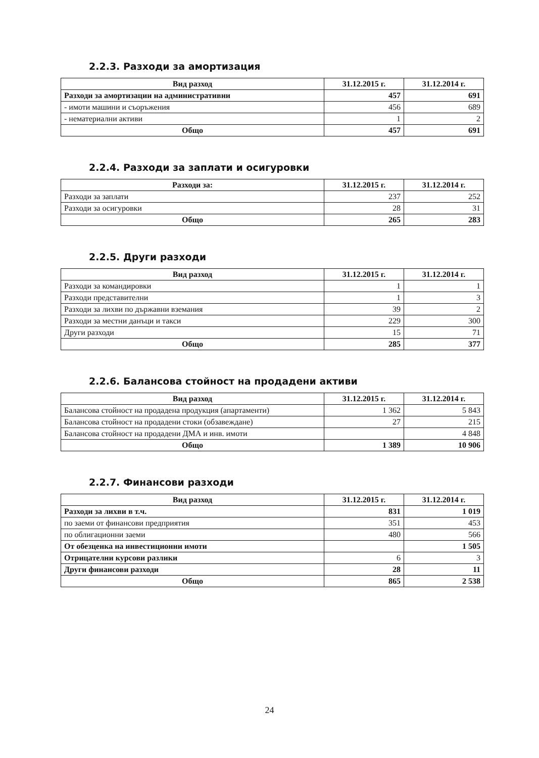2.2.3. Разходи за амортизация
| Вид разход | 31.12.2015 г. | 31.12.2014 г. |
| --- | --- | --- |
| Разходи за амортизации на административни | 457 | 691 |
| - имоти машини и съоръжения | 456 | 689 |
| - нематериални активи | 1 | 2 |
| Общо | 457 | 691 |
2.2.4. Разходи за заплати и осигуровки
| Разходи за: | 31.12.2015 г. | 31.12.2014 г. |
| --- | --- | --- |
| Разходи за заплати | 237 | 252 |
| Разходи за осигуровки | 28 | 31 |
| Общо | 265 | 283 |
2.2.5. Други разходи
| Вид разход | 31.12.2015 г. | 31.12.2014 г. |
| --- | --- | --- |
| Разходи за командировки | 1 | 1 |
| Разходи представителни | 1 | 3 |
| Разходи за лихви по държавни вземания | 39 | 2 |
| Разходи за местни данъци и такси | 229 | 300 |
| Други разходи | 15 | 71 |
| Общо | 285 | 377 |
2.2.6. Балансова стойност на продадени активи
| Вид разход | 31.12.2015 г. | 31.12.2014 г. |
| --- | --- | --- |
| Балансова стойност на продадена продукция (апартаменти) | 1 362 | 5 843 |
| Балансова стойност на продадени стоки (обзавеждане) | 27 | 215 |
| Балансова стойност на продадени ДМА и инв. имоти | | 4 848 |
| Общо | 1 389 | 10 906 |
2.2.7. Финансови разходи
| Вид разход | 31.12.2015 г. | 31.12.2014 г. |
| --- | --- | --- |
| Разходи за лихви в т.ч. | 831 | 1 019 |
| по заеми от финансови предприятия | 351 | 453 |
| по облигационни заеми | 480 | 566 |
| От обезценка на инвестиционни имоти | | 1 505 |
| Отрицателни курсови разлики | 6 | 3 |
| Други финансови разходи | 28 | 11 |
| Общо | 865 | 2 538 |
24